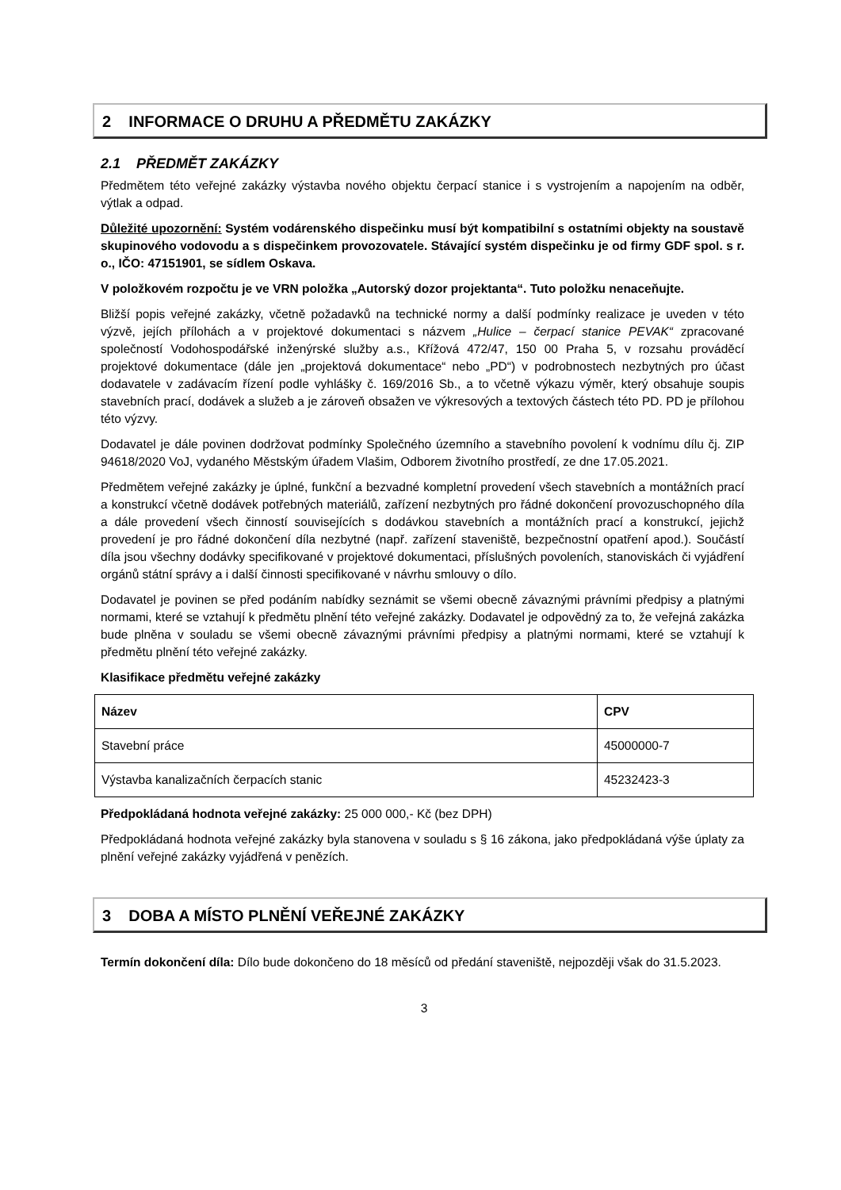2 INFORMACE O DRUHU A PŘEDMĚTU ZAKÁZKY
2.1 PŘEDMĚT ZAKÁZKY
Předmětem této veřejné zakázky výstavba nového objektu čerpací stanice i s vystrojením a napojením na odběr, výtlak a odpad.
Důležité upozornění: Systém vodárenského dispečinku musí být kompatibilní s ostatními objekty na soustavě skupinového vodovodu a s dispečinkem provozovatele. Stávající systém dispečinku je od firmy GDF spol. s r. o., IČO: 47151901, se sídlem Oskava.
V položkovém rozpočtu je ve VRN položka „Autorský dozor projektanta“. Tuto položku nenaceňujte.
Bližší popis veřejné zakázky, včetně požadavků na technické normy a další podmínky realizace je uveden v této výzvě, jejích přílohách a v projektové dokumentaci s názvem „Hulice – čerpací stanice PEVAK“ zpracované společností Vodohospodářské inženýrské služby a.s., Křížová 472/47, 150 00 Praha 5, v rozsahu prováděcí projektové dokumentace (dále jen „projektová dokumentace“ nebo „PD“) v podrobnostech nezbytných pro účast dodavatele v zadávacím řízení podle vyhlášky č. 169/2016 Sb., a to včetně výkazu výměr, který obsahuje soupis stavebních prací, dodávek a služeb a je zároveň obsažen ve výkresových a textových částech této PD. PD je přílohou této výzvy.
Dodavatel je dále povinen dodržovat podmínky Společného územního a stavebního povolení k vodnímu dílu čj. ZIP 94618/2020 VoJ, vydaného Městským úřadem Vlašim, Odborem životního prostředí, ze dne 17.05.2021.
Předmětem veřejné zakázky je úplné, funkční a bezvadné kompletní provedení všech stavebních a montážních prací a konstrukcí včetně dodávek potřebných materiálů, zařízení nezbytných pro řádné dokončení provozuschopného díla a dále provedení všech činností souvisejících s dodávkou stavebních a montážních prací a konstrukcí, jejichž provedení je pro řádné dokončení díla nezbytné (např. zařízení staveniště, bezpečnostní opatření apod.). Součástí díla jsou všechny dodávky specifikované v projektové dokumentaci, příslušných povoleních, stanoviskách či vyjádření orgánů státní správy a i další činnosti specifikované v návrhu smlouvy o dílo.
Dodavatel je povinen se před podáním nabídky seznámit se všemi obecně závaznými právními předpisy a platnými normami, které se vztahují k předmětu plnění této veřejné zakázky. Dodavatel je odpovědný za to, že veřejná zakázka bude plněna v souladu se všemi obecně závaznými právními předpisy a platnými normami, které se vztahují k předmětu plnění této veřejné zakázky.
Klasifikace předmětu veřejné zakázky
| Název | CPV |
| --- | --- |
| Stavební práce | 45000000-7 |
| Výstavba kanalizačních čerpacích stanic | 45232423-3 |
Předpokládaná hodnota veřejné zakázky: 25 000 000,- Kč (bez DPH)
Předpokládaná hodnota veřejné zakázky byla stanovena v souladu s § 16 zákona, jako předpokládaná výše úplaty za plnění veřejné zakázky vyjádřená v penězích.
3 DOBA A MÍSTO PLNĚNÍ VEŘEJNÉ ZAKÁZKY
Termín dokončení díla: Dílo bude dokončeno do 18 měsíců od předání staveniště, nejpozději však do 31.5.2023.
3